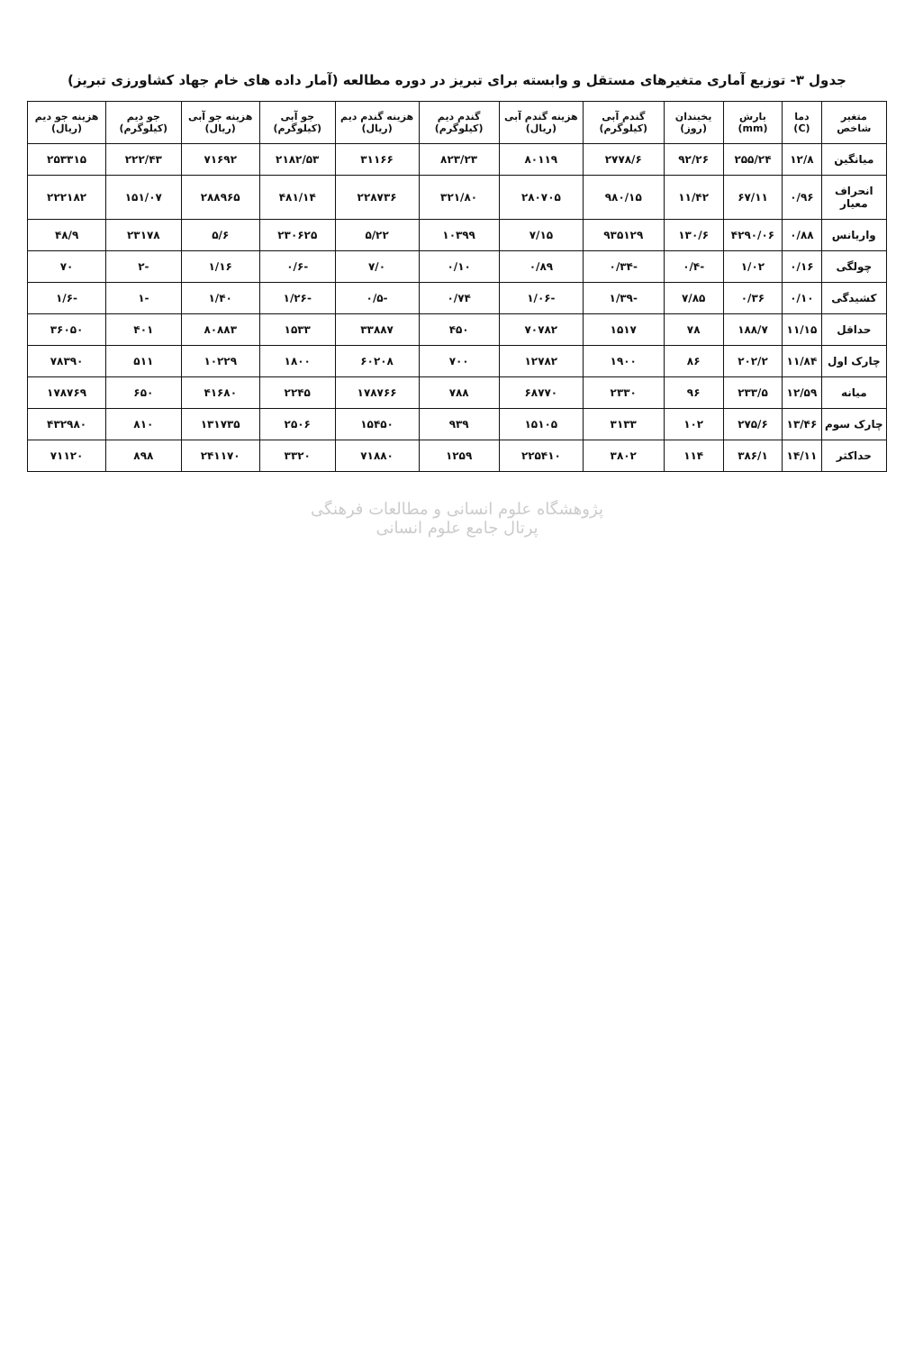جدول ۳- توزیع آماری متغیرهای مستقل و وابسته برای تبریز در دوره مطالعه (آمار داده های خام جهاد کشاورزی تبریز)
| متغیر شاخص | دما (C) | بارش (mm) | یخبندان (روز) | گندم آبی (کیلوگرم) | هزینه گندم آبی (ریال) | گندم دیم (کیلوگرم) | هزینه گندم دیم (ریال) | جو آبی (کیلوگرم) | هزینه جو آبی (ریال) | جو دیم (کیلوگرم) | هزینه جو دیم (ریال) |
| --- | --- | --- | --- | --- | --- | --- | --- | --- | --- | --- | --- |
| میانگین | ۱۲/۸ | ۲۵۵/۲۴ | ۹۲/۲۶ | ۲۷۷۸/۶ | ۸۰۱۱۹ | ۸۲۳/۲۳ | ۳۱۱۶۶ | ۲۱۸۲/۵۳ | ۷۱۶۹۲ | ۲۲۲/۴۳ | ۲۵۳۳۱۵ |
| انحراف معیار | ۰/۹۶ | ۶۷/۱۱ | ۱۱/۴۲ | ۹۸۰/۱۵ | ۲۸۰۷۰۵ | ۳۲۱/۸۰ | ۲۲۸۷۳۶ | ۴۸۱/۱۴ | ۲۸۸۹۶۵ | ۱۵۱/۰۷ | ۲۲۲۱۸۲ |
| واریانس | ۰/۸۸ | ۴۲۹۰/۰۶ | ۱۳۰/۶ | ۹۳۵۱۲۹ | ۷/۱۵ | ۱۰۳۹۹ | ۵/۲۲ | ۲۳۰۶۲۵ | ۵/۶ | ۲۳۱۷۸ | ۴۸/۹ |
| چولگی | ۰/۱۶ | ۱/۰۲ | -۰/۴ | -۰/۳۴ | ۰/۸۹ | ۰/۱۰ | ۷/۰ | -۰/۶ | ۱/۱۶ | -۲ | ۷۰ |
| کشیدگی | ۰/۱۰ | ۰/۳۶ | ۷/۸۵ | -۱/۳۹ | -۱/۰۶ | ۰/۷۴ | -۰/۵ | -۱/۲۶ | ۱/۴۰ | -۱ | -۱/۶ |
| حداقل | ۱۱/۱۵ | ۱۸۸/۷ | ۷۸ | ۱۵۱۷ | ۷۰۷۸۲ | ۴۵۰ | ۳۳۸۸۷ | ۱۵۳۳ | ۸۰۸۸۳ | ۴۰۱ | ۳۶۰۵۰ |
| چارک اول | ۱۱/۸۴ | ۲۰۲/۲ | ۸۶ | ۱۹۰۰ | ۱۲۷۸۲ | ۷۰۰ | ۶۰۲۰۸ | ۱۸۰۰ | ۱۰۲۲۹ | ۵۱۱ | ۷۸۳۹۰ |
| میانه | ۱۲/۵۹ | ۲۳۳/۵ | ۹۶ | ۲۳۳۰ | ۶۸۷۷۰ | ۷۸۸ | ۱۷۸۷۶۶ | ۲۲۴۵ | ۴۱۶۸۰ | ۶۵۰ | ۱۷۸۷۶۹ |
| چارک سوم | ۱۳/۴۶ | ۲۷۵/۶ | ۱۰۲ | ۳۱۳۳ | ۱۵۱۰۵ | ۹۳۹ | ۱۵۴۵۰ | ۲۵۰۶ | ۱۳۱۷۳۵ | ۸۱۰ | ۴۳۲۹۸۰ |
| حداکثر | ۱۴/۱۱ | ۳۸۶/۱ | ۱۱۴ | ۳۸۰۲ | ۲۲۵۴۱۰ | ۱۲۵۹ | ۷۱۸۸۰ | ۳۳۲۰ | ۲۴۱۱۷۰ | ۸۹۸ | ۷۱۱۲۰ |
پژوهشگاه علوم انسانی و مطالعات فرهنگی
پرتال جامع علوم انسانی